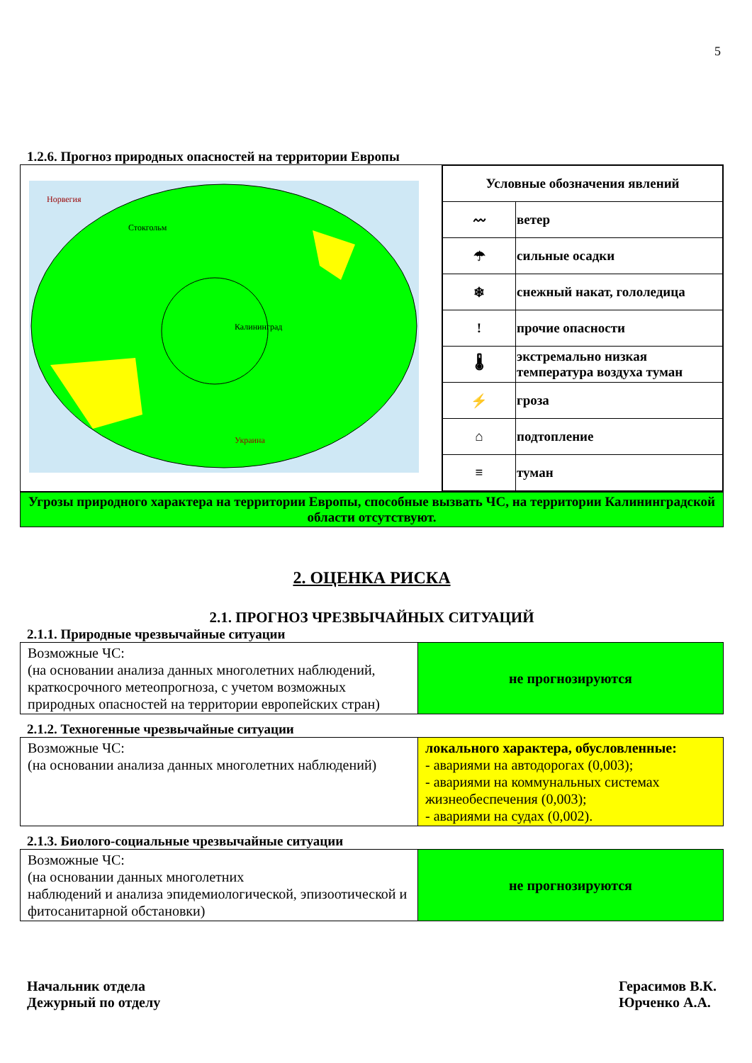5
1.2.6. Прогноз природных опасностей на территории Европы
| Норвегия Стокгольм Калининград Украина | / Условные обозначения явлений / / / 〰 / ветер / / ☂ / сильные осадки / / ❄ / снежный накат, гололедица / / ! / прочие опасности / / 🌡 / экстремально низкая температура воздуха туман / / ⚡ / гроза / / ⌂ / подтопление / / ≡ / туман / |
Угрозы природного характера на территории Европы, способные вызвать ЧС, на территории Калининградской области отсутствуют.
2. ОЦЕНКА РИСКА
2.1. ПРОГНОЗ ЧРЕЗВЫЧАЙНЫХ СИТУАЦИЙ
2.1.1. Природные чрезвычайные ситуации
| Возможные ЧС: (на основании анализа данных многолетних наблюдений, краткосрочного метеопрогноза, с учетом возможных природных опасностей на территории европейских стран) | не прогнозируются |
2.1.2. Техногенные чрезвычайные ситуации
| Возможные ЧС: (на основании анализа данных многолетних наблюдений) | локального характера, обусловленные: - авариями на автодорогах (0,003); - авариями на коммунальных системах жизнеобеспечения (0,003); - авариями на судах (0,002). |
2.1.3. Биолого-социальные чрезвычайные ситуации
| Возможные ЧС: (на основании данных многолетних наблюдений и анализа эпидемиологической, эпизоотической и фитосанитарной обстановки) | не прогнозируются |
Начальник отдела
Дежурный по отделу
Герасимов В.К.
Юрченко А.А.